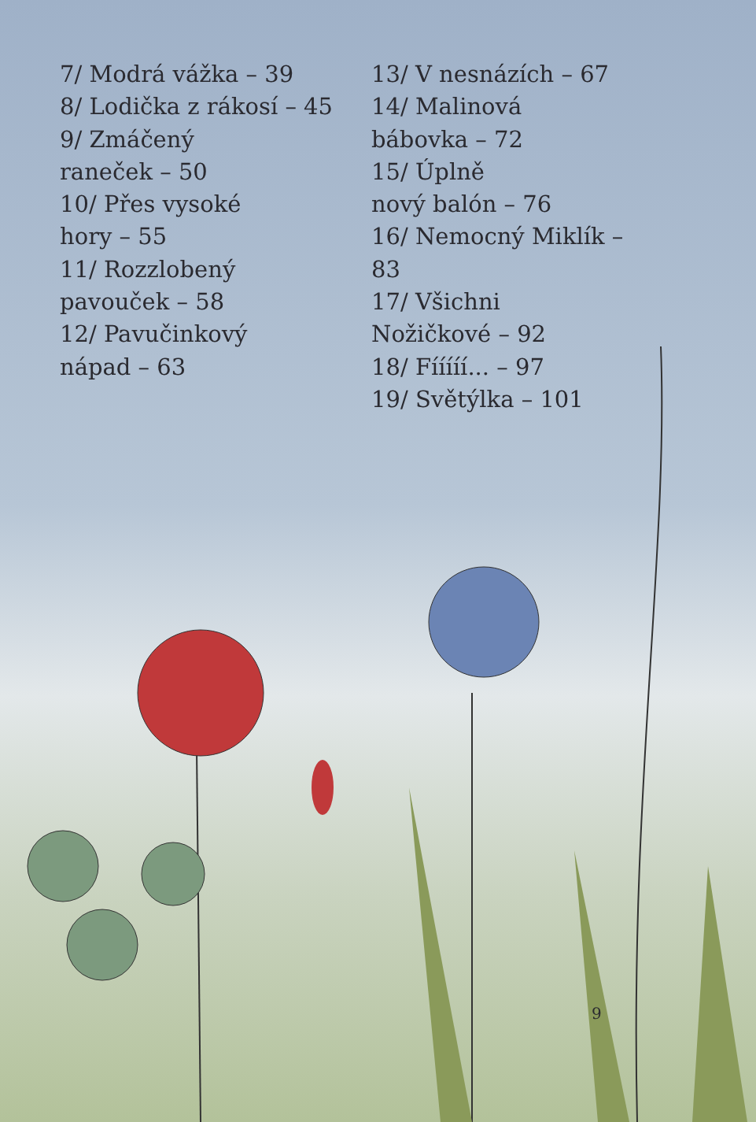7/ Modrá vážka – 39
8/ Lodička z rákosí – 45
9/ Zmáčený
raneček – 50
10/ Přes vysoké
hory – 55
11/ Rozzlobený
pavouček – 58
12/ Pavučinkový
nápad – 63
13/ V nesnázích – 67
14/ Malinová
bábovka – 72
15/ Úplně
nový balón – 76
16/ Nemocný Miklík – 83
17/ Všichni
Nožičkové – 92
18/ Fííííí... – 97
19/ Světýlka – 101
9